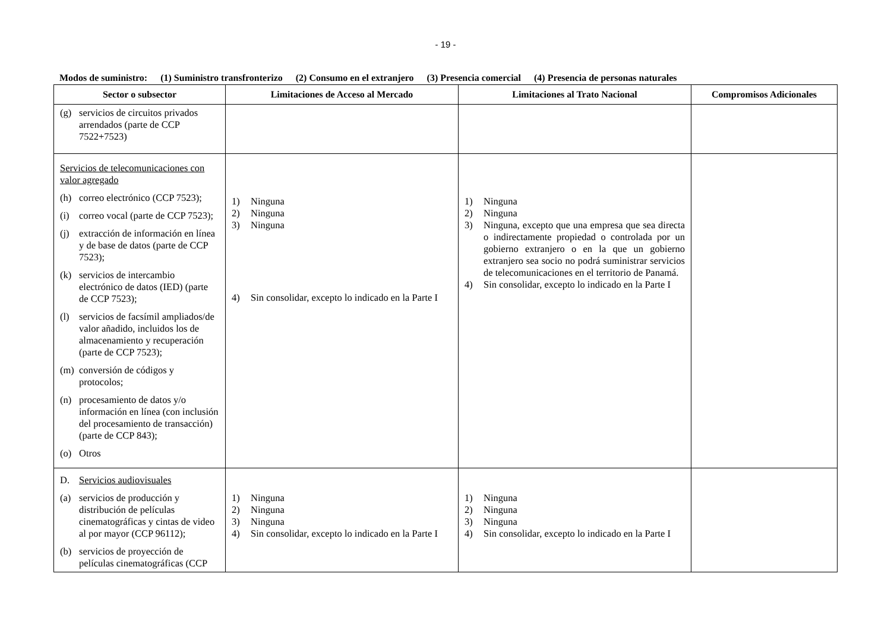- 19 -
Modos de suministro: (1) Suministro transfronterizo (2) Consumo en el extranjero (3) Presencia comercial (4) Presencia de personas naturales
| Sector o subsector | Limitaciones de Acceso al Mercado | Limitaciones al Trato Nacional | Compromisos Adicionales |
| --- | --- | --- | --- |
| (g) servicios de circuitos privados arrendados (parte de CCP 7522+7523) | | | |
| Servicios de telecomunicaciones con valor agregado (h) correo electrónico (CCP 7523); (i) correo vocal (parte de CCP 7523); (j) extracción de información en línea y de base de datos (parte de CCP 7523); (k) servicios de intercambio electrónico de datos (IED) (parte de CCP 7523); (l) servicios de facsímil ampliados/de valor añadido, incluidos los de almacenamiento y recuperación (parte de CCP 7523); (m) conversión de códigos y protocolos; (n) procesamiento de datos y/o información en línea (con inclusión del procesamiento de transacción) (parte de CCP 843); (o) Otros | 1) Ninguna 2) Ninguna 3) Ninguna 4) Sin consolidar, excepto lo indicado en la Parte I | 1) Ninguna 2) Ninguna 3) Ninguna, excepto que una empresa que sea directa o indirectamente propiedad o controlada por un gobierno extranjero o en la que un gobierno extranjero sea socio no podrá suministrar servicios de telecomunicaciones en el territorio de Panamá. 4) Sin consolidar, excepto lo indicado en la Parte I | |
| D. Servicios audiovisuales (a) servicios de producción y distribución de películas cinematográficas y cintas de video al por mayor (CCP 96112); (b) servicios de proyección de películas cinematográficas (CCP | 1) Ninguna 2) Ninguna 3) Ninguna 4) Sin consolidar, excepto lo indicado en la Parte I | 1) Ninguna 2) Ninguna 3) Ninguna 4) Sin consolidar, excepto lo indicado en la Parte I | |